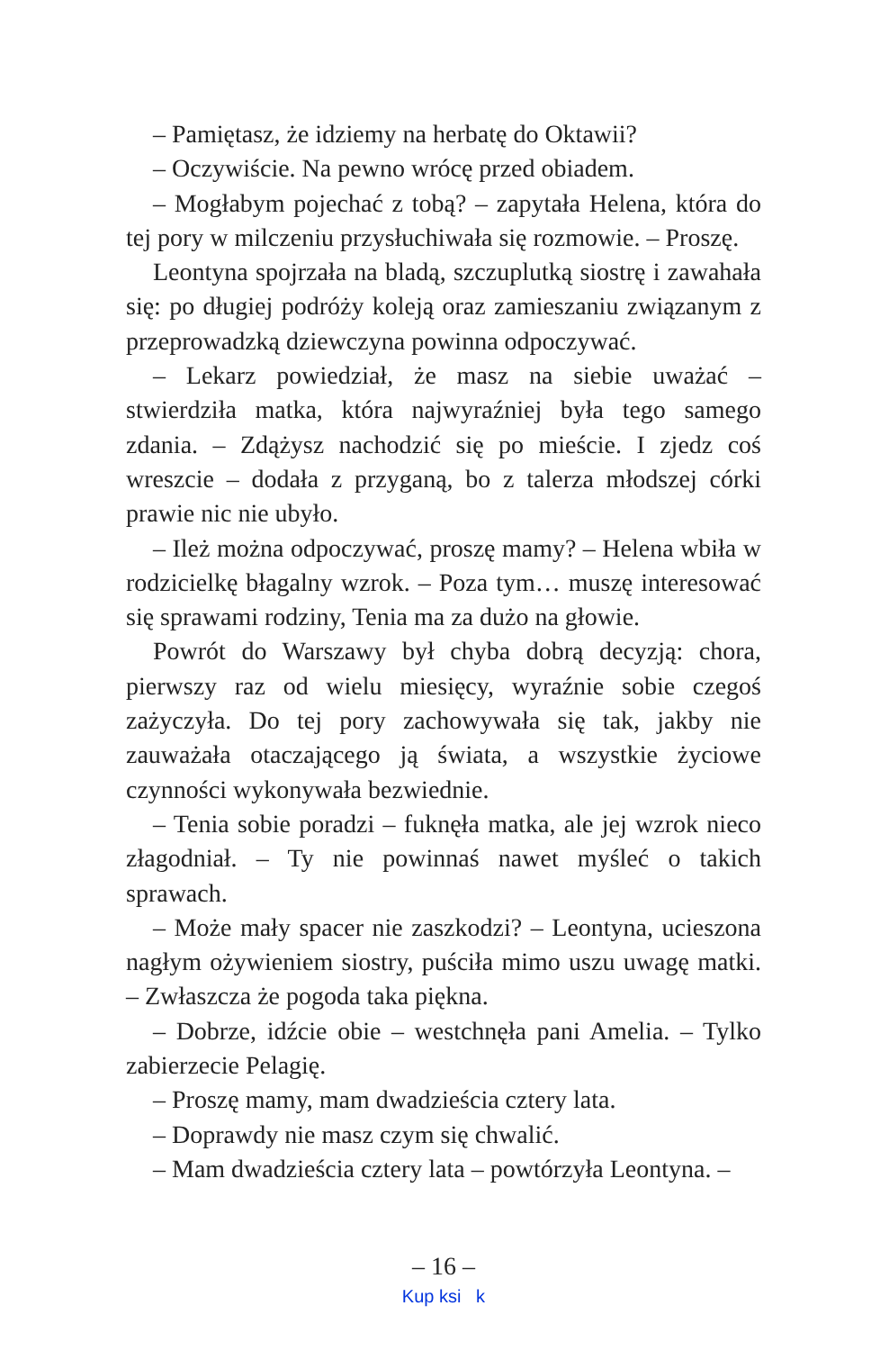– Pamiętasz, że idziemy na herbatę do Oktawii?
– Oczywiście. Na pewno wrócę przed obiadem.
– Mogłabym pojechać z tobą? – zapytała Helena, która do tej pory w milczeniu przysłuchiwała się rozmowie. – Proszę.
Leontyna spojrzała na bladą, szczuplutką siostrę i zawahała się: po długiej podróży koleją oraz zamieszaniu związanym z przeprowadzką dziewczyna powinna odpoczywać.
– Lekarz powiedział, że masz na siebie uważać – stwierdziła matka, która najwyraźniej była tego samego zdania. – Zdążysz nachodzić się po mieście. I zjedz coś wreszcie – dodała z przyganą, bo z talerza młodszej córki prawie nic nie ubyło.
– Ileż można odpoczywać, proszę mamy? – Helena wbiła w rodzicielkę błagalny wzrok. – Poza tym… muszę interesować się sprawami rodziny, Tenia ma za dużo na głowie.
Powrót do Warszawy był chyba dobrą decyzją: chora, pierwszy raz od wielu miesięcy, wyraźnie sobie czegoś zażyczyła. Do tej pory zachowywała się tak, jakby nie zauważała otaczającego ją świata, a wszystkie życiowe czynności wykonywała bezwiednie.
– Tenia sobie poradzi – fuknęła matka, ale jej wzrok nieco złagodniał. – Ty nie powinnaś nawet myśleć o takich sprawach.
– Może mały spacer nie zaszkodzi? – Leontyna, ucieszona nagłym ożywieniem siostry, puściła mimo uszu uwagę matki. – Zwłaszcza że pogoda taka piękna.
– Dobrze, idźcie obie – westchnęła pani Amelia. – Tylko zabierzecie Pelagię.
– Proszę mamy, mam dwadzieścia cztery lata.
– Doprawdy nie masz czym się chwalić.
– Mam dwadzieścia cztery lata – powtórzyła Leontyna. –
– 16 –
Kup ksi k